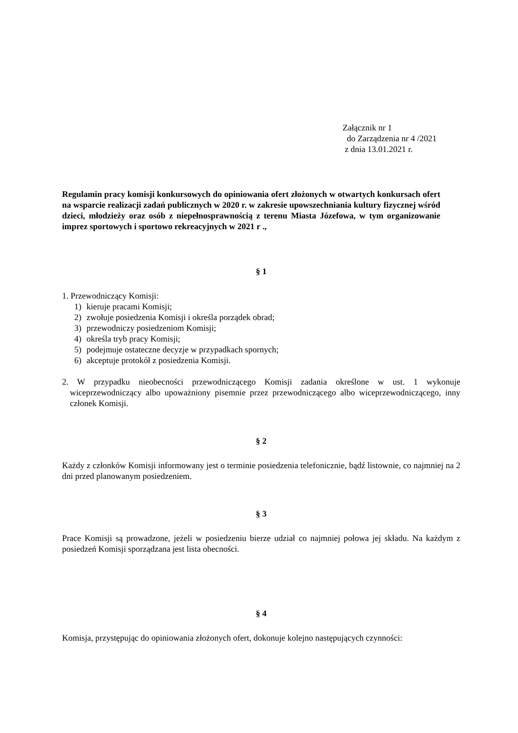Załącznik nr 1
do Zarządzenia nr 4 /2021
z dnia 13.01.2021 r.
Regulamin pracy komisji konkursowych do opiniowania ofert złożonych w otwartych konkursach ofert na wsparcie realizacji zadań publicznych w 2020 r. w zakresie upowszechniania kultury fizycznej wśród dzieci, młodzieży oraz osób z niepełnosprawnością z terenu Miasta Józefowa, w tym organizowanie imprez sportowych i sportowo rekreacyjnych w 2021 r .,
§ 1
1. Przewodniczący Komisji:
1) kieruje pracami Komisji;
2) zwołuje posiedzenia Komisji i określa porządek obrad;
3) przewodniczy posiedzeniom Komisji;
4) określa tryb pracy Komisji;
5) podejmuje ostateczne decyzje w przypadkach spornych;
6) akceptuje protokół z posiedzenia Komisji.
2. W przypadku nieobecności przewodniczącego Komisji zadania określone w ust. 1 wykonuje wiceprzewodniczący albo upoważniony pisemnie przez przewodniczącego albo wiceprzewodniczącego, inny członek Komisji.
§ 2
Każdy z członków Komisji informowany jest o terminie posiedzenia telefonicznie, bądź listownie, co najmniej na 2 dni przed planowanym posiedzeniem.
§ 3
Prace Komisji są prowadzone, jeżeli w posiedzeniu bierze udział co najmniej połowa jej składu. Na każdym z posiedzeń Komisji sporządzana jest lista obecności.
§ 4
Komisja, przystępując do opiniowania złożonych ofert, dokonuje kolejno następujących czynności: